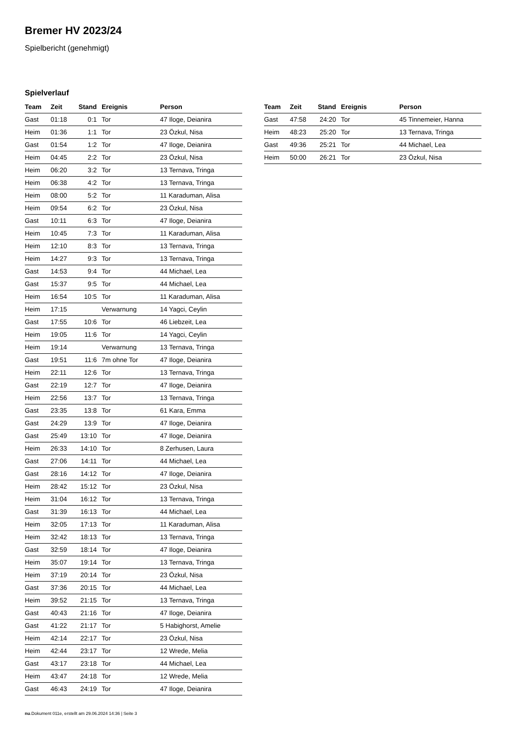Bremer HV 2023/24
Spielbericht (genehmigt)
Spielverlauf
| Team | Zeit | Stand | Ereignis | Person |
| --- | --- | --- | --- | --- |
| Gast | 01:18 | 0:1 | Tor | 47 Iloge, Deianira |
| Heim | 01:36 | 1:1 | Tor | 23 Özkul, Nisa |
| Gast | 01:54 | 1:2 | Tor | 47 Iloge, Deianira |
| Heim | 04:45 | 2:2 | Tor | 23 Özkul, Nisa |
| Heim | 06:20 | 3:2 | Tor | 13 Ternava, Tringa |
| Heim | 06:38 | 4:2 | Tor | 13 Ternava, Tringa |
| Heim | 08:00 | 5:2 | Tor | 11 Karaduman, Alisa |
| Heim | 09:54 | 6:2 | Tor | 23 Özkul, Nisa |
| Gast | 10:11 | 6:3 | Tor | 47 Iloge, Deianira |
| Heim | 10:45 | 7:3 | Tor | 11 Karaduman, Alisa |
| Heim | 12:10 | 8:3 | Tor | 13 Ternava, Tringa |
| Heim | 14:27 | 9:3 | Tor | 13 Ternava, Tringa |
| Gast | 14:53 | 9:4 | Tor | 44 Michael, Lea |
| Gast | 15:37 | 9:5 | Tor | 44 Michael, Lea |
| Heim | 16:54 | 10:5 | Tor | 11 Karaduman, Alisa |
| Heim | 17:15 | | Verwarnung | 14 Yagci, Ceylin |
| Gast | 17:55 | 10:6 | Tor | 46 Liebzeit, Lea |
| Heim | 19:05 | 11:6 | Tor | 14 Yagci, Ceylin |
| Heim | 19:14 | | Verwarnung | 13 Ternava, Tringa |
| Gast | 19:51 | 11:6 | 7m ohne Tor | 47 Iloge, Deianira |
| Heim | 22:11 | 12:6 | Tor | 13 Ternava, Tringa |
| Gast | 22:19 | 12:7 | Tor | 47 Iloge, Deianira |
| Heim | 22:56 | 13:7 | Tor | 13 Ternava, Tringa |
| Gast | 23:35 | 13:8 | Tor | 61 Kara, Emma |
| Gast | 24:29 | 13:9 | Tor | 47 Iloge, Deianira |
| Gast | 25:49 | 13:10 | Tor | 47 Iloge, Deianira |
| Heim | 26:33 | 14:10 | Tor | 8 Zerhusen, Laura |
| Gast | 27:06 | 14:11 | Tor | 44 Michael, Lea |
| Gast | 28:16 | 14:12 | Tor | 47 Iloge, Deianira |
| Heim | 28:42 | 15:12 | Tor | 23 Özkul, Nisa |
| Heim | 31:04 | 16:12 | Tor | 13 Ternava, Tringa |
| Gast | 31:39 | 16:13 | Tor | 44 Michael, Lea |
| Heim | 32:05 | 17:13 | Tor | 11 Karaduman, Alisa |
| Heim | 32:42 | 18:13 | Tor | 13 Ternava, Tringa |
| Gast | 32:59 | 18:14 | Tor | 47 Iloge, Deianira |
| Heim | 35:07 | 19:14 | Tor | 13 Ternava, Tringa |
| Heim | 37:19 | 20:14 | Tor | 23 Özkul, Nisa |
| Gast | 37:36 | 20:15 | Tor | 44 Michael, Lea |
| Heim | 39:52 | 21:15 | Tor | 13 Ternava, Tringa |
| Gast | 40:43 | 21:16 | Tor | 47 Iloge, Deianira |
| Gast | 41:22 | 21:17 | Tor | 5 Habighorst, Amelie |
| Heim | 42:14 | 22:17 | Tor | 23 Özkul, Nisa |
| Heim | 42:44 | 23:17 | Tor | 12 Wrede, Melia |
| Gast | 43:17 | 23:18 | Tor | 44 Michael, Lea |
| Heim | 43:47 | 24:18 | Tor | 12 Wrede, Melia |
| Gast | 46:43 | 24:19 | Tor | 47 Iloge, Deianira |
| Team | Zeit | Stand | Ereignis | Person |
| --- | --- | --- | --- | --- |
| Gast | 47:58 | 24:20 | Tor | 45 Tinnemeier, Hanna |
| Heim | 48:23 | 25:20 | Tor | 13 Ternava, Tringa |
| Gast | 49:36 | 25:21 | Tor | 44 Michael, Lea |
| Heim | 50:00 | 26:21 | Tor | 23 Özkul, Nisa |
nu.Dokument 011e, erstellt am 29.06.2024 14:36 | Seite 3